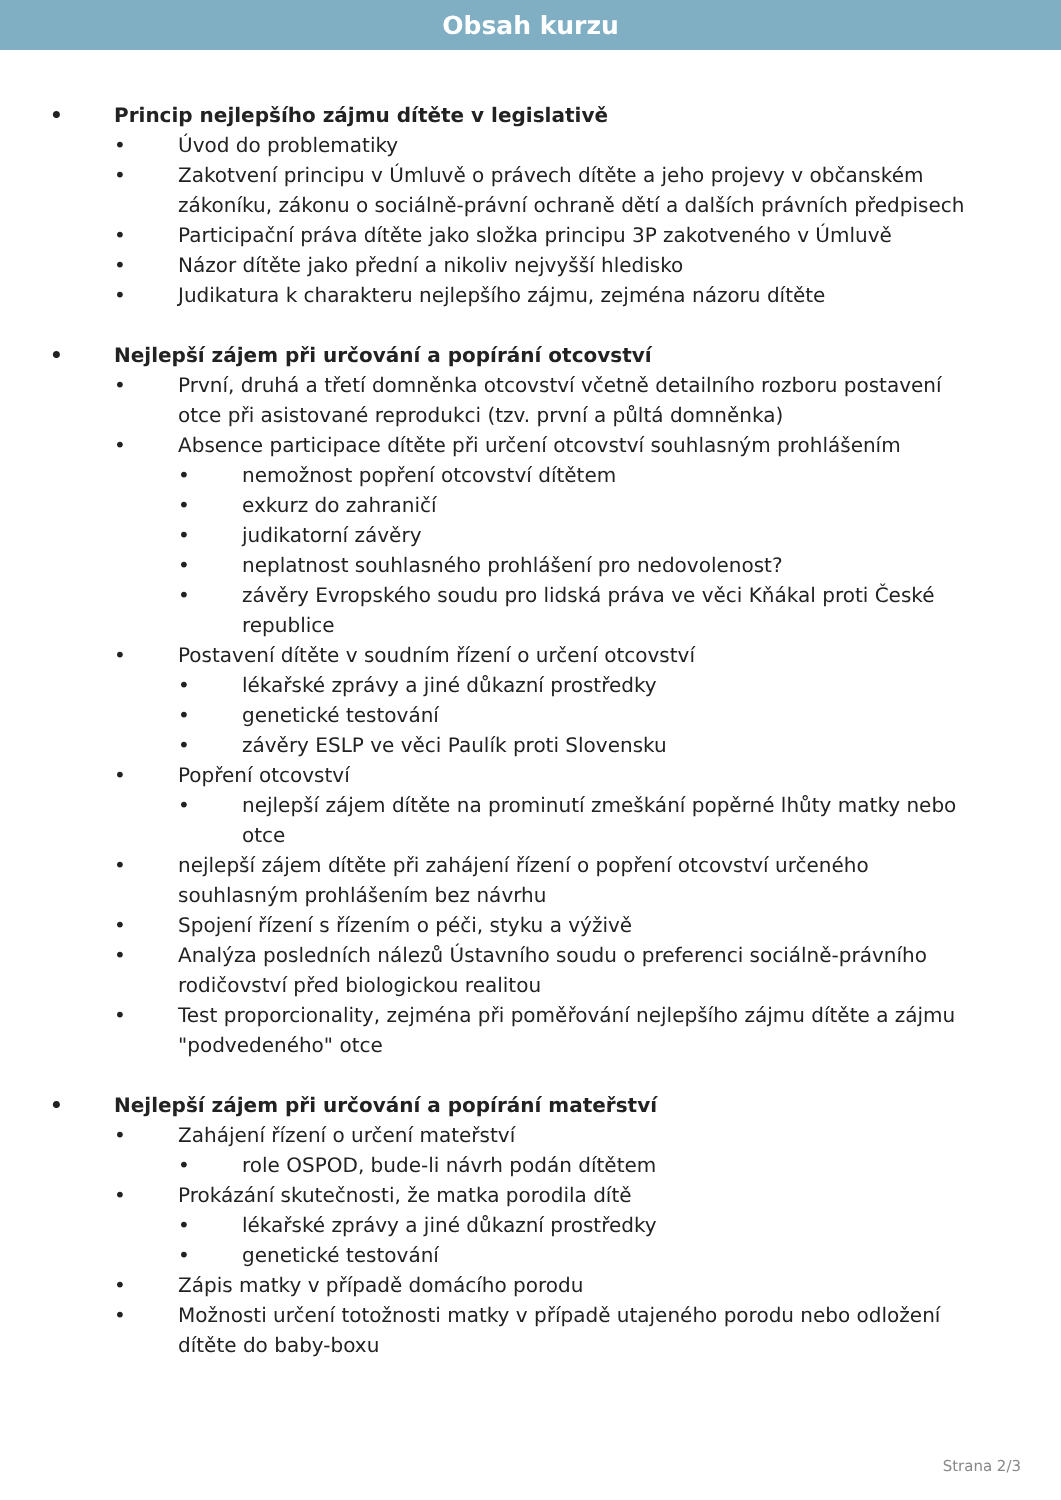Obsah kurzu
• Princip nejlepšího zájmu dítěte v legislativě
• Úvod do problematiky
• Zakotvení principu v Úmluvě o právech dítěte a jeho projevy v občanském zákoníku, zákonu o sociálně-právní ochraně dětí a dalších právních předpisech
• Participační práva dítěte jako složka principu 3P zakotveného v Úmluvě
• Názor dítěte jako přední a nikoliv nejvyšší hledisko
• Judikatura k charakteru nejlepšího zájmu, zejména názoru dítěte
• Nejlepší zájem při určování a popírání otcovství
• První, druhá a třetí domněnka otcovství včetně detailního rozboru postavení otce při asistované reprodukci (tzv. první a půltá domněnka)
• Absence participace dítěte při určení otcovství souhlasným prohlášením
• nemožnost popření otcovství dítětem
• exkurz do zahraničí
• judikatorní závěry
• neplatnost souhlasného prohlášení pro nedovolenost?
• závěry Evropského soudu pro lidská práva ve věci Kňákal proti České republice
• Postavení dítěte v soudním řízení o určení otcovství
• lékařské zprávy a jiné důkazní prostředky
• genetické testování
• závěry ESLP ve věci Paulík proti Slovensku
• Popření otcovství
• nejlepší zájem dítěte na prominutí zmeškání popěrné lhůty matky nebo otce
• nejlepší zájem dítěte při zahájení řízení o popření otcovství určeného souhlasným prohlášením bez návrhu
• Spojení řízení s řízením o péči, styku a výživě
• Analýza posledních nálezů Ústavního soudu o preferenci sociálně-právního rodičovství před biologickou realitou
• Test proporcionality, zejména při poměřování nejlepšího zájmu dítěte a zájmu "podvedeného" otce
• Nejlepší zájem při určování a popírání mateřství
• Zahájení řízení o určení mateřství
• role OSPOD, bude-li návrh podán dítětem
• Prokázání skutečnosti, že matka porodila dítě
• lékařské zprávy a jiné důkazní prostředky
• genetické testování
• Zápis matky v případě domácího porodu
• Možnosti určení totožnosti matky v případě utajeného porodu nebo odložení dítěte do baby-boxu
Strana 2/3